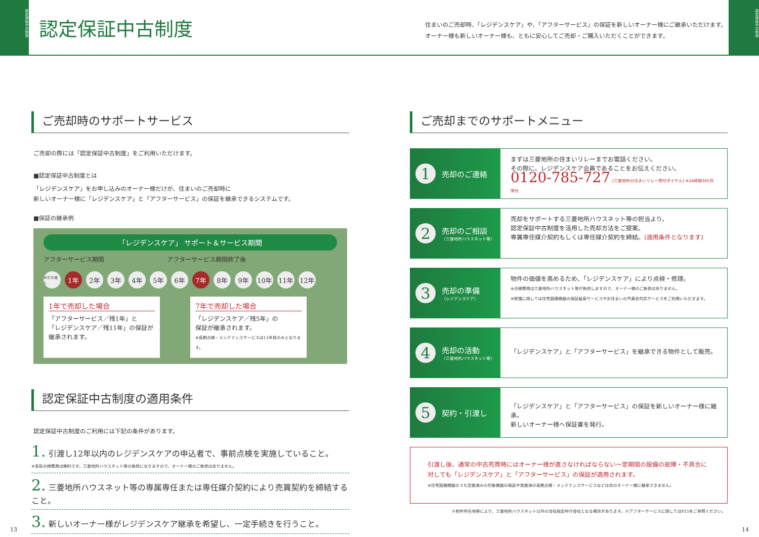認定保証中古制度
認定保証中古制度
住まいのご売却時、「レジデンスケア」や、「アフターサービス」の保証を新しいオーナー様にご継承いただけます。
オーナー様も新しいオーナー様も、ともに安心してご売却・ご購入いただくことができます。
認定保証中古制度
ご売却時のサポートサービス
ご売却の際には「認定保証中古制度」をご利用いただけます。
■認定保証中古制度とは
「レジデンスケア」をお申し込みのオーナー様だけが、住まいのご売却時に
新しいオーナー様に「レジデンスケア」と「アフターサービス」の保証を継承できるシステムです。
■保証の継承例
「レジデンスケア」 サポート＆サービス期間
アフターサービス期間 アフターサービス期間終了後
お引き渡し 1年 2年 3年 4年 5年 6年 7年 8年 9年 10年 11年 12年
1年で売却した場合
「アフターサービス／残1年」と
「レジデンスケア／残11年」の保証が
継承されます。
7年で売却した場合
「レジデンスケア／残5年」の
保証が継承されます。
※長期点検・メンテナンスサービスは11年目のみとなります。
認定保証中古制度の適用条件
認定保証中古制度のご利用には下記の条件があります。
1. 引渡し12年以内のレジデンスケアの申込者で、事前点検を実施していること。
※事前点検費用は無料です。三菱地所ハウスネット等の負担になりますので、オーナー様のご負担はありません。
2. 三菱地所ハウスネット等の専属専任または専任媒介契約により売買契約を締結すること。
3. 新しいオーナー様がレジデンスケア継承を希望し、一定手続きを行うこと。
ご売却までのサポートメニュー
1 売却のご連絡
まずは三菱地所の住まいリレーまでお電話ください。
その際に、レジデンスケア会員であることをお伝えください。
0120-785-727 [三菱地所の住まいリレー受付ダイヤル] ※24時間365日受付
2 売却のご相談
〈三菱地所ハウスネット等〉
売却をサポートする三菱地所ハウスネット等の担当より、
認定保証中古制度を活用した売却方法をご提案。
専属専任媒介契約もしくは専任媒介契約を締結。(適用条件となります)
3 売却の準備
〈レジデンスケア〉
物件の価値を高めるため、「レジデンスケア」により点検・修理。
※点検費用は三菱地所ハウスネット等が負担しますので、オーナー様のご負担はありません。
※修理に関しては住宅設備機器の保証延長サービスやお住まいの不具合対応サービスをご利用いただきます。
4 売却の活動
〈三菱地所ハウスネット等〉
「レジデンスケア」と「アフターサービス」を継承できる物件として販売。
5 契約・引渡し
「レジデンスケア」と「アフターサービス」の保証を新しいオーナー様に継承。
新しいオーナー様へ保証書を発行。
引渡し後、通常の中古売買時にはオーナー様が直さなければならない一定期間の設備の故障・不具合に対しても「レジデンスケア」と「アフターサービス」の保証が適用されます。
※住宅設備機器のうち交換済みの対象機器の保証や実施済の長期点検・メンテナンスサービスなどは次のオーナー様に継承できません。
※物件所在地等により、三菱地所ハウスネット以外の当社指定仲介会社となる場合があります。※アフターサービスに関してはP15をご参照ください。
13 14